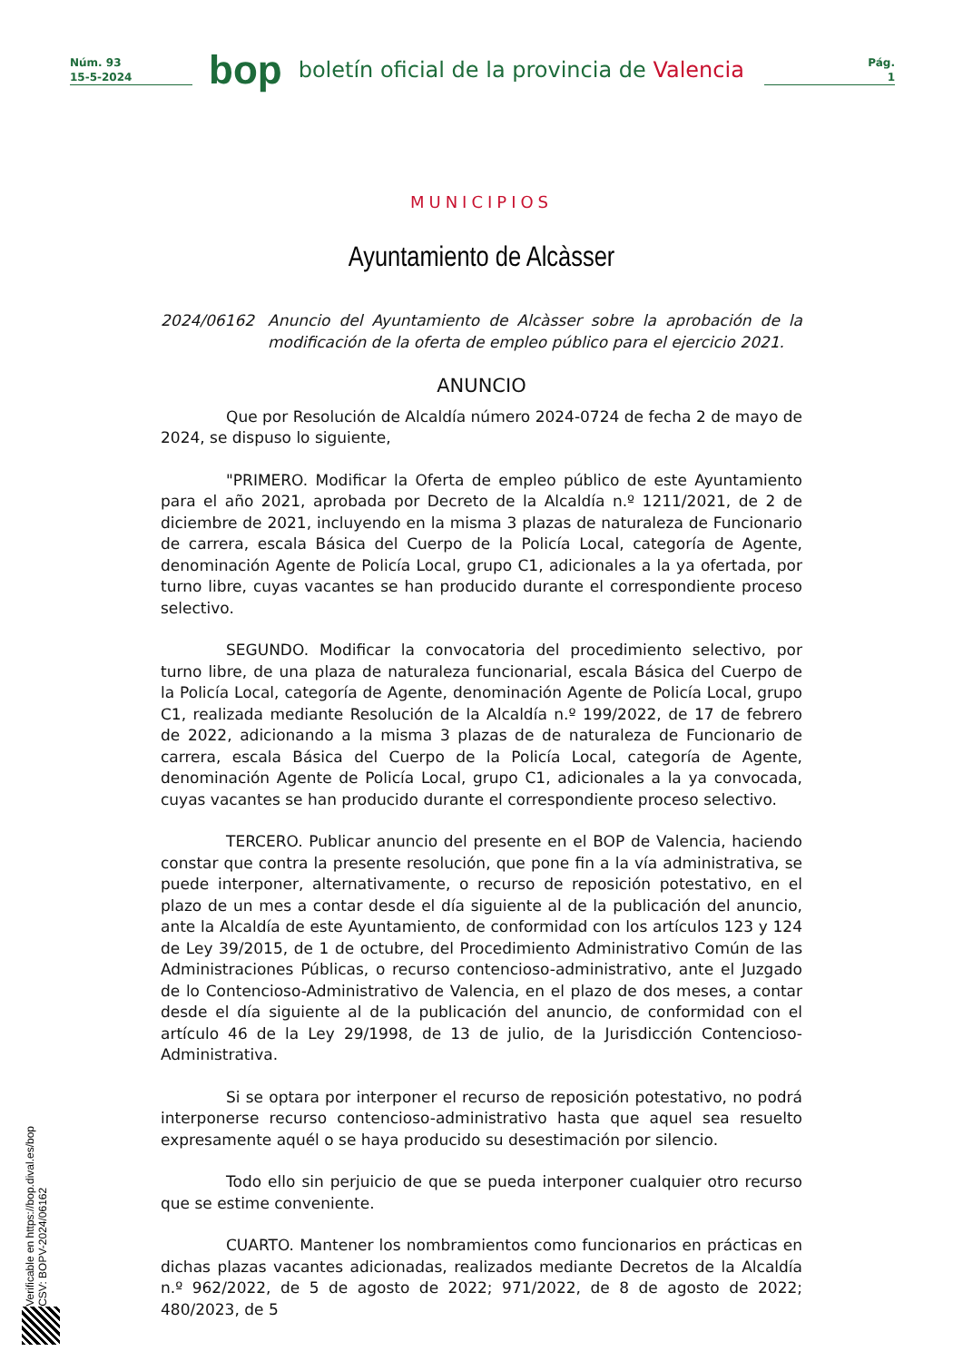Núm. 93
15-5-2024
bop
boletín oficial de la provincia de Valencia
Pág.
1
MUNICIPIOS
Ayuntamiento de Alcàsser
2024/06162 Anuncio del Ayuntamiento de Alcàsser sobre la aprobación de la modificación de la oferta de empleo público para el ejercicio 2021.
ANUNCIO
Que por Resolución de Alcaldía número 2024-0724 de fecha 2 de mayo de 2024, se dispuso lo siguiente,
"PRIMERO. Modificar la Oferta de empleo público de este Ayuntamiento para el año 2021, aprobada por Decreto de la Alcaldía n.º 1211/2021, de 2 de diciembre de 2021, incluyendo en la misma 3 plazas de naturaleza de Funcionario de carrera, escala Básica del Cuerpo de la Policía Local, categoría de Agente, denominación Agente de Policía Local, grupo C1, adicionales a la ya ofertada, por turno libre, cuyas vacantes se han producido durante el correspondiente proceso selectivo.
SEGUNDO. Modificar la convocatoria del procedimiento selectivo, por turno libre, de una plaza de naturaleza funcionarial, escala Básica del Cuerpo de la Policía Local, categoría de Agente, denominación Agente de Policía Local, grupo C1, realizada mediante Resolución de la Alcaldía n.º 199/2022, de 17 de febrero de 2022, adicionando a la misma 3 plazas de de naturaleza de Funcionario de carrera, escala Básica del Cuerpo de la Policía Local, categoría de Agente, denominación Agente de Policía Local, grupo C1, adicionales a la ya convocada, cuyas vacantes se han producido durante el correspondiente proceso selectivo.
TERCERO. Publicar anuncio del presente en el BOP de Valencia, haciendo constar que contra la presente resolución, que pone fin a la vía administrativa, se puede interponer, alternativamente, o recurso de reposición potestativo, en el plazo de un mes a contar desde el día siguiente al de la publicación del anuncio, ante la Alcaldía de este Ayuntamiento, de conformidad con los artículos 123 y 124 de Ley 39/2015, de 1 de octubre, del Procedimiento Administrativo Común de las Administraciones Públicas, o recurso contencioso-administrativo, ante el Juzgado de lo Contencioso-Administrativo de Valencia, en el plazo de dos meses, a contar desde el día siguiente al de la publicación del anuncio, de conformidad con el artículo 46 de la Ley 29/1998, de 13 de julio, de la Jurisdicción Contencioso-Administrativa.
Si se optara por interponer el recurso de reposición potestativo, no podrá interponerse recurso contencioso-administrativo hasta que aquel sea resuelto expresamente aquél o se haya producido su desestimación por silencio.
Todo ello sin perjuicio de que se pueda interponer cualquier otro recurso que se estime conveniente.
CUARTO. Mantener los nombramientos como funcionarios en prácticas en dichas plazas vacantes adicionadas, realizados mediante Decretos de la Alcaldía n.º 962/2022, de 5 de agosto de 2022; 971/2022, de 8 de agosto de 2022; 480/2023, de 5
Verificable en https://bop.dival.es/bop
CSV: BOPV-2024/06162